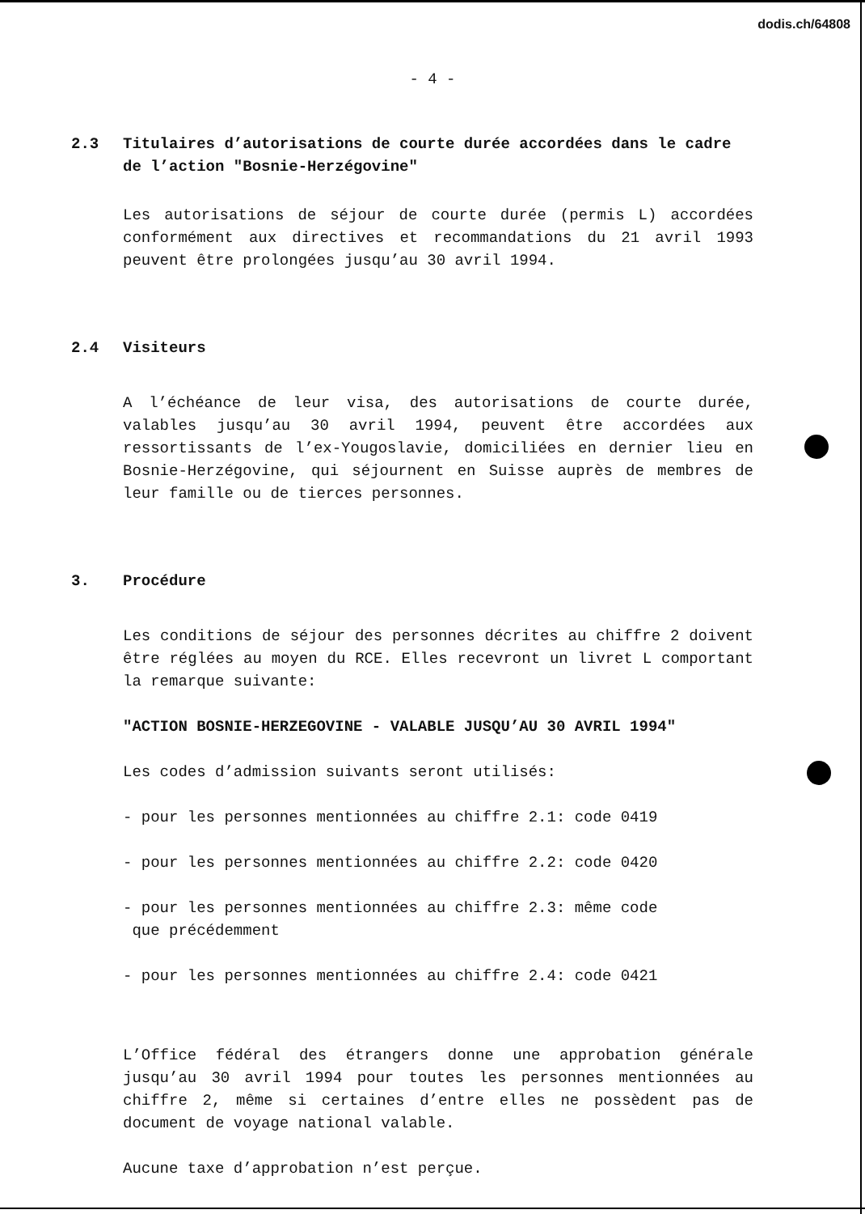dodis.ch/64808
- 4 -
2.3 Titulaires d’autorisations de courte durée accordées dans le cadre de l’action "Bosnie-Herzégovine"
Les autorisations de séjour de courte durée (permis L) accordées conformément aux directives et recommandations du 21 avril 1993 peuvent être prolongées jusqu’au 30 avril 1994.
2.4 Visiteurs
A l’échéance de leur visa, des autorisations de courte durée, valables jusqu’au 30 avril 1994, peuvent être accordées aux ressortissants de l’ex-Yougoslavie, domiciliées en dernier lieu en Bosnie-Herzégovine, qui séjournent en Suisse auprès de membres de leur famille ou de tierces personnes.
3. Procédure
Les conditions de séjour des personnes décrites au chiffre 2 doivent être réglées au moyen du RCE. Elles recevront un livret L comportant la remarque suivante:
"ACTION BOSNIE-HERZEGOVINE - VALABLE JUSQU’AU 30 AVRIL 1994"
Les codes d’admission suivants seront utilisés:
- pour les personnes mentionnées au chiffre 2.1: code 0419
- pour les personnes mentionnées au chiffre 2.2: code 0420
- pour les personnes mentionnées au chiffre 2.3: même code
que précédemment
- pour les personnes mentionnées au chiffre 2.4: code 0421
L’Office fédéral des étrangers donne une approbation générale jusqu’au 30 avril 1994 pour toutes les personnes mentionnées au chiffre 2, même si certaines d’entre elles ne possèdent pas de document de voyage national valable.
Aucune taxe d’approbation n’est perçue.